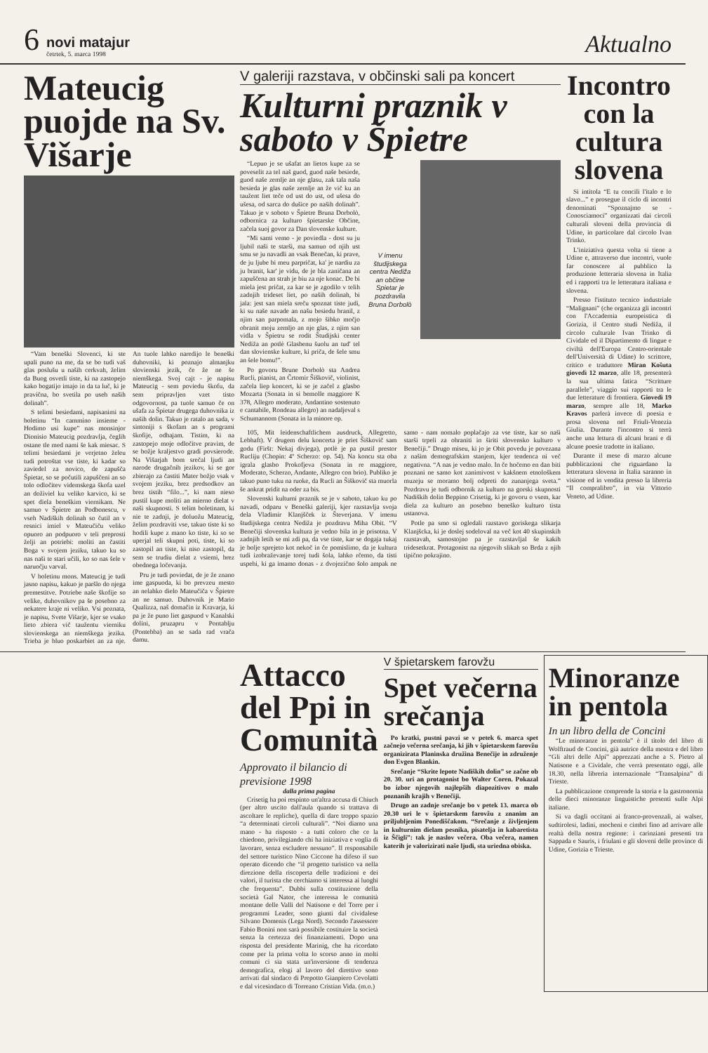6
novi matajur
četrtek, 5. marca 1998
Aktualno
Mateucig puojde na Sv. Višarje
“Vam beneški Slovenci, ki ste upali puno na me, da se bo tudi vaš glas poslušu u naših cerkvah, želim da Buog osvetli tiste, ki na zastopejo kako bogatijo imajo in da ta luč, ki je pravična, bo svetila po useh naših dolinah”.
S telimi besiedami, napisanimi na boletinu “In cammino insieme - Hodimo usi kupe” nas monsinjor Dionisio Mateucig pozdravlja, čeglih ostane tle med nami še kak miesac. S telimi besiedami je verjetno želeu tudi potroštat vse tiste, ki kadar so zaviedel za novico, de zapušča Špietar, so se počutili zapuščeni an so tolo odločitev videmskega škofa uzel an doživiel ku veliko karvico, ki se spet diela beneškim viernikam. Ne samuo v Špietre an Podbonescu, v vseh Nadiških dolinah so čutil an v resnici imiel v Mateučiču veliko opuoro an podpuoro v teli preprosti želji an potriebi: moliti an častiti Boga v svojem jeziku, takuo ku so nas naši te stari učili, ko so nas šele v naruočju varval.
V boletinu mons. Mateucig je tudi jasno napisu, kakuo je paršlo do njega premestitve. Potriebe naše škofije so velike, duhovnikov pa še posebno za nekatere kraje ni veliko. Vsi poznata, je napisu, Svete Višarje, kjer se vsako lieto zbiera vič taužentu vierniku slovienskega an niemškega jezika. Trieba je bluo poskarbiet an za nje. An tuole lahko naredijo le beneški duhovniki, ki poznajo almanjku slovienski jezik, če že ne še niemškega. Svoj cajt - je napisu Mateucig - sem poviedu škofu, da sem pripravljen vzet tisto odgovornost, pa tuole samuo če on ušafa za Špietar drugega duhovnika iz naših dolin. Takuo je ratalo an sada, v sintoniji s škofam an s programi škofije, odhajam. Tistim, ki na zastopejo moje odločitve pravim, de se božje kraljestvo gradi povsierode. Na Višarjah bom srečal ljudi an narode drugačnih jezikov, ki se gor zbierajo za častiti Mater božjo vsak v svojem jeziku, brez predsodkov an brez tistih “filo...”, ki nam nieso pustil kupe moliti an mierno dielat v naši skupnosti. S telim boletinam, ki nie te zadnji, je doluožu Mateucig, želim pozdraviti vse, takuo tiste ki so hodili kupe z mano ko tiste, ki so se uperjal teli skupni poti, tiste, ki so zastopil an tiste, ki niso zastopil, da sem se trudiu dielat z vsiemi, brez obednega ločevanja.
Pru je tudi poviedat, de je že znano ime gaspuoda, ki bo prevzeu mesto an nelahko dielo Mateučiča v Špietre an ne samuo. Duhovnik je Mario Qualizza, naš domačin iz Kravarja, ki pa je že puno liet gaspuod v Kanalski dolini, pruzapru v Pontablju (Pontebba) an se sada rad vrača damu.
V galeriji razstava, v občinski sali pa koncert
Kulturni praznik v saboto v Špietre
“Lepuo je se ušafat an lietos kupe za se poveselit za tel naš guod, guod naše besiede, guod naše zemlje an nje glasu, zak tala naša besieda je glas naše zemlje an že vič ku an taužent liet teče od ust do ust, od ušesa do ušesa, od sarca do dušice po naših dolinah”. Takuo je v soboto v Špietre Bruna Dorbolò, odbornica za kulturo špietarske Občine, začela suoj govor za Dan slovenske kulture.
“Mi sami vemo - je poviedla - dost su ju ljubil naši te starši, ma samuo od njih ust smu se ju navadli an vsak Benečan, ki prave, de ju ljube bi meu parpričat, ka' je nardiu za ju branit, kar' je vidu, de je bla zaničana an zapuščena an strah je biu za nje konac. De bi miela jest pričat, za kar se je zgodilo v telih zadnjih trideset liet, po naših dolinah, bi jala: jest san miela sreču spoznat tiste judi, ki su naše navade an našu besiedu branil, z njim san parpomala, z mojo šibko močjo obranit moju zemljo an nje glas, z njim san vidla v Špietru se rodit Študijski center Nediža an potlè Glasbenu šuolu an tud' tel dan slovienske kulture, ki priča, de šele smu an šele bomu!”.
Po govoru Brune Dorbolò sta Andrea Rucli, pianist, an Črtomir Šiškovič, violinist, začela liep koncert, ki se je začel z glasbo Mozarta (Sonata in si bemolle maggiore K 378, Allegro moderato, Andantino sostenuto e cantabile, Rondeau allegro) an nadaljeval s Schumannom (Sonata in la minore op.
V imenu študijskega centra Nediža an občine Spietar je pozdravila Bruna Dorbolò
105, Mit leidenschaftlichem ausdruck, Allegretto, Lebhaft). V drugem delu koncerta je priet Šiškovič sam godu (Firšt: Nekaj divjega), potlè je pa pustil prestor Rucliju (Chopin: 4º Scherzo: op. 54). Na koncu sta oba igrala glasbo Prokofjeva (Sonata in re maggiore, Moderato, Scherzo, Andante, Allegro con brio). Publiko je takuo puno tuku na ruoke, da Rucli an Šiškovič sta muorla še ankrat pridit na oder za bis.
Slovenski kulturni praznik se je v saboto, takuo ku po navadi, odparu v Beneški galeriji, kjer razstavlja svoja dela Vladimir Klanjšček iz Števerjana. V imenu študijskega centra Nediža je pozdravu Miha Obit. “V Benečiji slovenska kultura je vedno bila in je prisotna. V zadnjih letih se mi zdi pa, da vse tiste, kar se dogaja tukaj je bolje sprejeto kot nekoč in če pomislimo, da je kultura tudi izobraževanje torej tudi šola, lahko rčemo, da tisti uspehi, ki ga imamo donas - z dvojezično šolo ampak ne samo - nam nomalo poplačajo za vse tiste, kar so naši starši trpeli za ohraniti in širiti slovensko kulturo v Benečiji.” Drugo miseu, ki jo je Obit povedu je povezana z našim demografskim stanjem, kjer tendenca ni več negativna. “A nas je vedno malo. In če hočemo en dan biti poznani ne samo kot zanimivost v kakšnem etnološkem muzeju se moramo bolj odpreti do zunanjega sveta.” Pozdravu je tudi odbornik za kulturo na gorski skupnosti Nadiških dolin Beppino Crisetig, ki je govoru o vsem, kar diela za kulturo an posebno beneško kulturo tista ustanova.
Potle pa smo si ogledali razstavo goriskega slikarja Klanjšcka, ki je doslej sodeloval na več kot 40 skupinskih razstavah, samostojno pa je razstavljal še kakih tridesetkrat. Protagonist na njegovih slikah so Brda z njih tipično pokrajino.
Incontro con la cultura slovena
Si intitola “E tu concili l'italo e lo slavo...” e prosegue il ciclo di incontri denominati “Spoznajmo se - Conosciamoci” organizzati dai circoli culturali sloveni della provincia di Udine, in particolare dal circolo Ivan Trinko.
L'iniziativa questa volta si tiene a Udine e, attraverso due incontri, vuole far conoscere al pubblico la produzione letteraria slovena in Italia ed i rapporti tra le letteratura italiana e slovena.
Presso l'istituto tecnico industriale “Malignani” (che organizza gli incontri con l'Accademia europeistica di Gorizia, il Centro studi Nediža, il circolo culturale Ivan Trinko di Cividale ed il Dipartimento di lingue e civiltà dell'Europa Centro-orientale dell'Università di Udine) lo scrittore, critico e traduttore Miran Košuta giovedì 12 marzo, alle 18, presenterà la sua ultima fatica “Scritture parallele”, viaggio sui rapporti tra le due letterature di frontiera. Giovedì 19 marzo, sempre alle 18, Marko Kravos parlerà invece di poesia e prosa slovena nel Friuli-Venezia Giulia. Durante l'incontro si terrà anche una lettura di alcuni brani e di alcune poesie tradotte in italiano.
Durante il mese di marzo alcune pubblicazioni che riguardano la letteratura slovena in Italia saranno in visione ed in vendita presso la libreria “Il compralibro”, in via Vittorio Veneto, ad Udine.
Attacco del Ppi in Comunità
Approvato il bilancio di previsione 1998
dalla prima pagina
Crisetig ha poi respinto un'altra accusa di Chiuch (per altro uscito dall'aula quando si trattava di ascoltare le repliche), quella di dare troppo spazio “a determinati circoli culturali”. “Noi diamo una mano - ha risposto - a tutti coloro che ce la chiedono, privilegiando chi ha iniziativa e voglia di lavorare, senza escludere nessuno”. Il responsabile del settore turistico Nino Ciccone ha difeso il suo operato dicendo che “il progetto turistico va nella direzione della riscoperta delle tradizioni e dei valori, il turista che cerchiamo si interessa ai luoghi che frequenta”. Dubbi sulla costituzione della società Gal Nator, che interessa le comunità montane delle Valli del Natisone e del Torre per i programmi Leader, sono giunti dal cividalese Silvano Domenis (Lega Nord). Secondo l'assessore Fabio Bonini non sarà possibile costituire la società senza la certezza dei finanziamenti. Dopo una risposta del presidente Marinig, che ha ricordato come per la prima volta lo scorso anno in molti comuni ci sia stata un'inversione di tendenza demografica, elogi al lavoro del direttivo sono arrivati dal sindaco di Prepotto Gianpiero Cevolatti e dal vicesindaco di Torreano Cristian Vida. (m.o.)
V špietarskem farovžu
Spet večerna srečanja
Po kratki, pustni pavzi se v petek 6. marca spet začnejo večerna srečanja, ki jih v špietarskem farovžu organizirata Planinska družina Benečije in združenje don Evgen Blankin.
Srečanje “Skrite lepote Nadiških dolin” se začne ob 20. 30. uri an protagonist bo Walter Coren. Pokazal bo izbor njegovih najlepših diapozitivov o malo poznanih krajih v Benečiji.
Drugo an zadnje srečanje bo v petek 13. marca ob 20.30 uri le v špietarskem farovžu z znanim an priljubljenim Ponediščakom. “Srečanje z življenjem in kulturnim dielam pesnika, pisatelja in kabaretista iz Ščigli”: tak je naslov večera. Oba večera, namen katerih je valorizirati naše ljudi, sta uriedna obiska.
Minoranze in pentola
In un libro della de Concini
“Le minoranze in pentola” è il titolo del libro di Wolftraud de Concini, già autrice della mostra e del libro “Gli altri delle Alpi” apprezzati anche a S. Pietro al Natisone e a Cividale, che verrà presentato oggi, alle 18.30, nella libreria internazionale “Transalpina” di Trieste.
La pubblicazione comprende la storia e la gastronomia delle dieci minoranze linguistiche presenti sulle Alpi italiane.
Si va dagli occitani ai franco-provenzali, ai walser, sudtirolesi, ladini, mocheni e cimbri fino ad arrivare alle realtà della nostra regione: i carinziani presenti tra Sappada e Sauris, i friulani e gli sloveni delle province di Udine, Gorizia e Trieste.